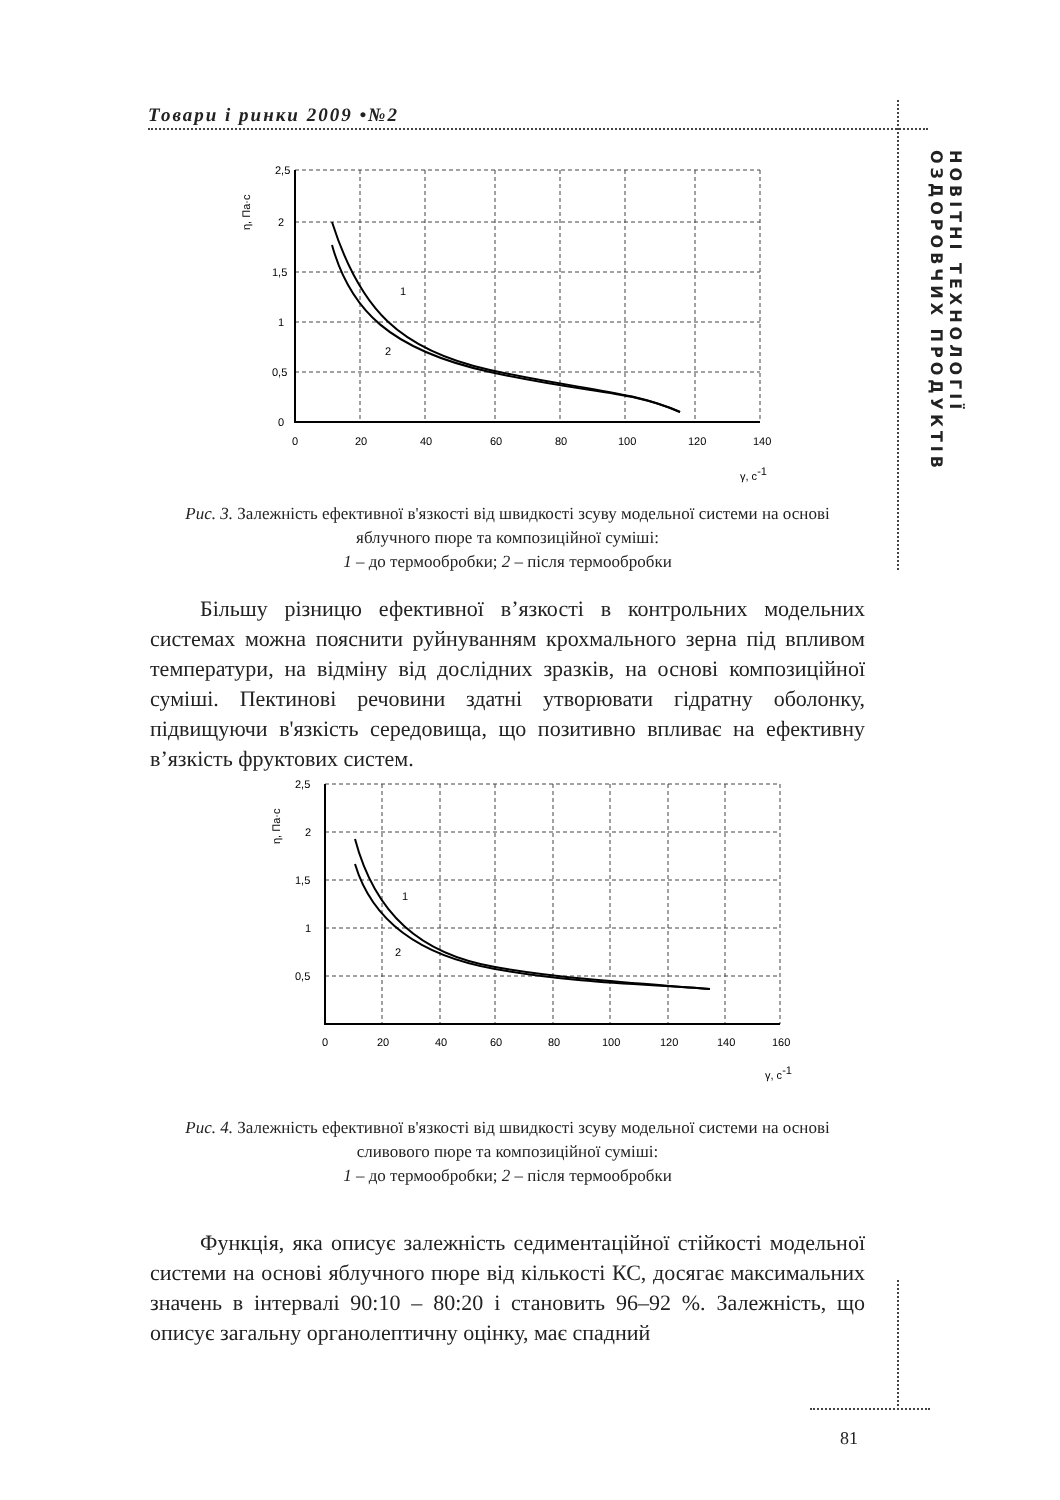Товари і ринки 2009 •№2
НОВІТНІ ТЕХНОЛОГІЇ ОЗДОРОВЧИХ ПРОДУКТІВ
2,5
2
1,5
1
0,5
0
0
20
40
60
80
100
120
140
1
2
γ, с-1
η, Па·с
Рис. 3. Залежність ефективної в'язкості від швидкості зсуву модельної системи на основі яблучного пюре та композиційної суміші:
1 – до термообробки; 2 – після термообробки
Більшу різницю ефективної в’язкості в контрольних модельних системах можна пояснити руйнуванням крохмального зерна під впливом температури, на відміну від дослідних зразків, на основі композиційної суміші. Пектинові речовини здатні утворювати гідратну оболонку, підвищуючи в'язкість середовища, що позитивно впливає на ефективну в’язкість фруктових систем.
2,5
2
1,5
1
0,5
0
20
40
60
80
100
120
140
160
1
2
γ, с-1
η, Па·с
Рис. 4. Залежність ефективної в'язкості від швидкості зсуву модельної системи на основі сливового пюре та композиційної суміші:
1 – до термообробки; 2 – після термообробки
Функція, яка описує залежність седиментаційної стійкості модельної системи на основі яблучного пюре від кількості КС, досягає максимальних значень в інтервалі 90:10 – 80:20 і становить 96–92 %. Залежність, що описує загальну органолептичну оцінку, має спадний
81